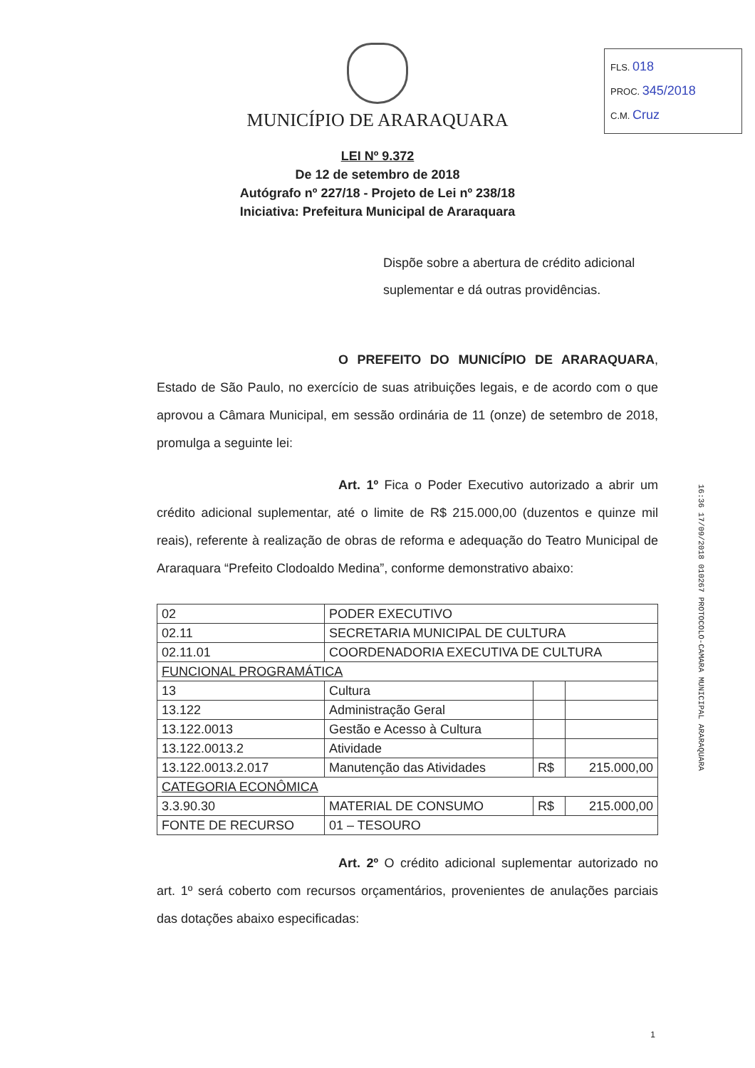MUNICÍPIO DE ARARAQUARA
FLS. 018
PROC. 345/2018
C.M. Cruz
LEI Nº 9.372
De 12 de setembro de 2018
Autógrafo nº 227/18 - Projeto de Lei nº 238/18
Iniciativa: Prefeitura Municipal de Araraquara
Dispõe sobre a abertura de crédito adicional suplementar e dá outras providências.
O PREFEITO DO MUNICÍPIO DE ARARAQUARA, Estado de São Paulo, no exercício de suas atribuições legais, e de acordo com o que aprovou a Câmara Municipal, em sessão ordinária de 11 (onze) de setembro de 2018, promulga a seguinte lei:
Art. 1º Fica o Poder Executivo autorizado a abrir um crédito adicional suplementar, até o limite de R$ 215.000,00 (duzentos e quinze mil reais), referente à realização de obras de reforma e adequação do Teatro Municipal de Araraquara “Prefeito Clodoaldo Medina”, conforme demonstrativo abaixo:
| 02 | PODER EXECUTIVO | | | |
| 02.11 | SECRETARIA MUNICIPAL DE CULTURA | | | |
| 02.11.01 | COORDENADORIA EXECUTIVA DE CULTURA | | | |
| FUNCIONAL PROGRAMÁTICA | | | | |
| 13 | | Cultura | | |
| 13.122 | | Administração Geral | | |
| 13.122.0013 | | Gestão e Acesso à Cultura | | |
| 13.122.0013.2 | | Atividade | | |
| 13.122.0013.2.017 | | Manutenção das Atividades | R$ | 215.000,00 |
| CATEGORIA ECONÔMICA | | | | |
| 3.3.90.30 | MATERIAL DE CONSUMO | | R$ | 215.000,00 |
| FONTE DE RECURSO | | 01 – TESOURO | | |
Art. 2º O crédito adicional suplementar autorizado no art. 1º será coberto com recursos orçamentários, provenientes de anulações parciais das dotações abaixo especificadas:
16:36 17/09/2018 010267 PROTOCOLO-CAMARA MUNICIPAL ARARAQUARA
1